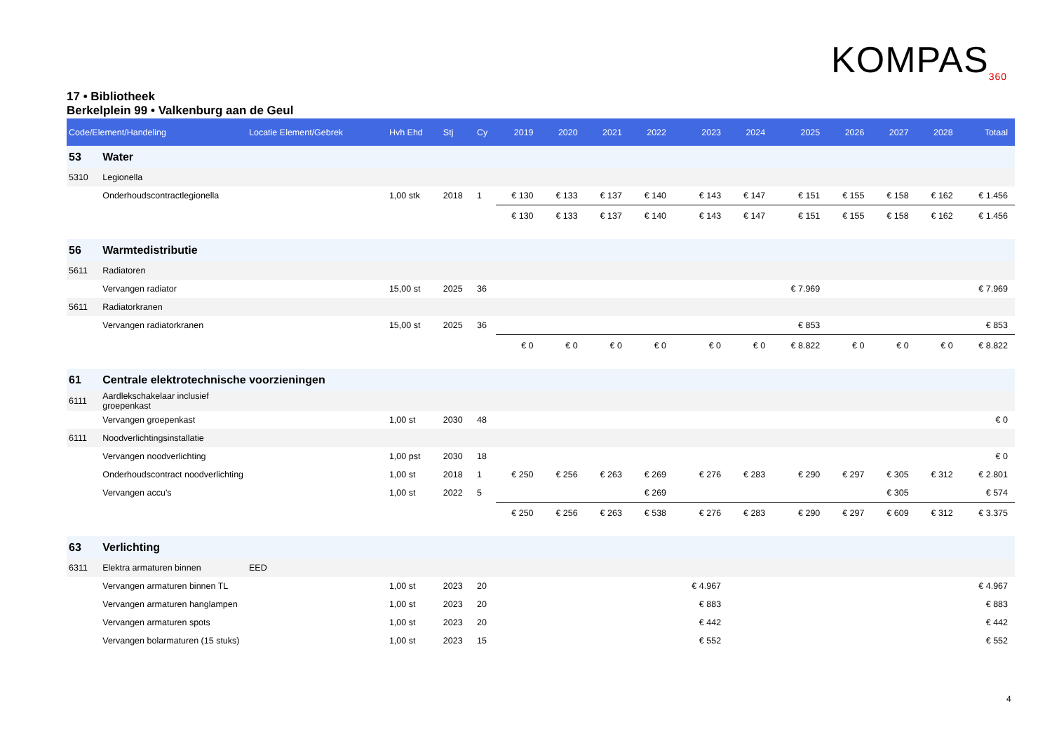KOMPAS<sub>360</sub>
17 • Bibliotheek
Berkelplein 99 • Valkenburg aan de Geul
| Code/Element/Handeling | | Locatie Element/Gebrek | Hvh Ehd | Stj | Cy | 2019 | 2020 | 2021 | 2022 | 2023 | 2024 | 2025 | 2026 | 2027 | 2028 | Totaal |
| --- | --- | --- | --- | --- | --- | --- | --- | --- | --- | --- | --- | --- | --- | --- | --- | --- |
| 53 | Water | | | | | | | | | | | | | | | |
| 5310 | Legionella | | | | | | | | | | | | | | | |
| | Onderhoudscontractlegionella | | 1,00 stk | 2018 | 1 | € 130 | € 133 | € 137 | € 140 | € 143 | € 147 | € 151 | € 155 | € 158 | € 162 | € 1.456 |
| | | | | | | € 130 | € 133 | € 137 | € 140 | € 143 | € 147 | € 151 | € 155 | € 158 | € 162 | € 1.456 |
| 56 | Warmtedistributie | | | | | | | | | | | | | | | |
| 5611 | Radiatoren | | | | | | | | | | | | | | | |
| | Vervangen radiator | | 15,00 st | 2025 | 36 | | | | | | | € 7.969 | | | | € 7.969 |
| 5611 | Radiatorkranen | | | | | | | | | | | | | | | |
| | Vervangen radiatorkranen | | 15,00 st | 2025 | 36 | | | | | | | € 853 | | | | € 853 |
| | | | | | | € 0 | € 0 | € 0 | € 0 | € 0 | € 0 | € 8.822 | € 0 | € 0 | € 0 | € 8.822 |
| 61 | Centrale elektrotechnische voorzieningen | | | | | | | | | | | | | | | |
| 6111 | Aardlekschakelaar inclusief groepenkast | | | | | | | | | | | | | | | |
| | Vervangen groepenkast | | 1,00 st | 2030 | 48 | | | | | | | | | | | € 0 |
| 6111 | Noodverlichtingsinstallatie | | | | | | | | | | | | | | | |
| | Vervangen noodverlichting | | 1,00 pst | 2030 | 18 | | | | | | | | | | | € 0 |
| | Onderhoudscontract noodverlichting | | 1,00 st | 2018 | 1 | € 250 | € 256 | € 263 | € 269 | € 276 | € 283 | € 290 | € 297 | € 305 | € 312 | € 2.801 |
| | Vervangen accu's | | 1,00 st | 2022 | 5 | | | | € 269 | | | | | € 305 | | € 574 |
| | | | | | | € 250 | € 256 | € 263 | € 538 | € 276 | € 283 | € 290 | € 297 | € 609 | € 312 | € 3.375 |
| 63 | Verlichting | | | | | | | | | | | | | | | |
| 6311 | Elektra armaturen binnen | EED | | | | | | | | | | | | | | |
| | Vervangen armaturen binnen TL | | 1,00 st | 2023 | 20 | | | | | € 4.967 | | | | | | € 4.967 |
| | Vervangen armaturen hanglampen | | 1,00 st | 2023 | 20 | | | | | € 883 | | | | | | € 883 |
| | Vervangen armaturen spots | | 1,00 st | 2023 | 20 | | | | | € 442 | | | | | | € 442 |
| | Vervangen bolarmaturen (15 stuks) | | 1,00 st | 2023 | 15 | | | | | € 552 | | | | | | € 552 |
4